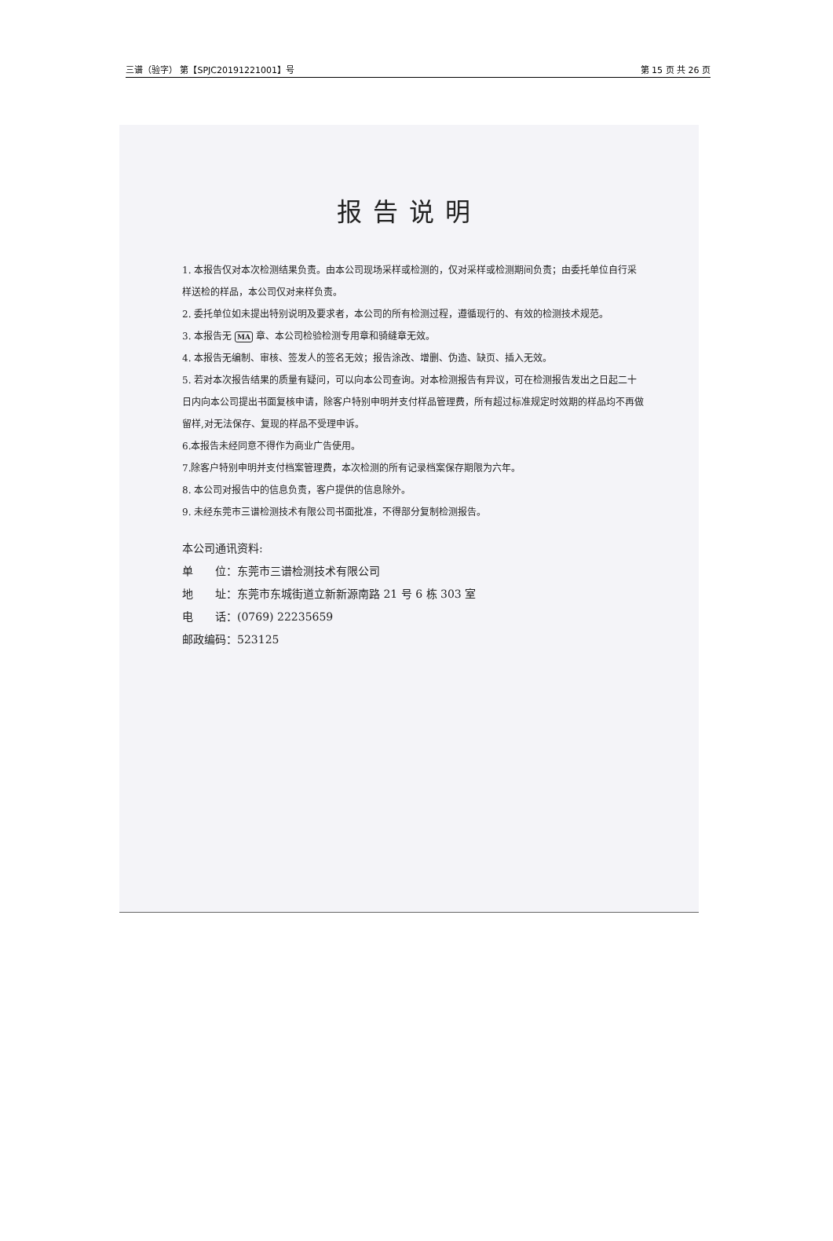三谱（验字） 第【SPJC20191221001】号 第 15 页 共 26 页
报告说明
1. 本报告仅对本次检测结果负责。由本公司现场采样或检测的，仅对采样或检测期间负责；由委托单位自行采样送检的样品，本公司仅对来样负责。
2. 委托单位如未提出特别说明及要求者，本公司的所有检测过程，遵循现行的、有效的检测技术规范。
3. 本报告无 MA 章、本公司检验检测专用章和骑缝章无效。
4. 本报告无编制、审核、签发人的签名无效；报告涂改、增删、伪造、缺页、插入无效。
5. 若对本次报告结果的质量有疑问，可以向本公司查询。对本检测报告有异议，可在检测报告发出之日起二十日内向本公司提出书面复核申请，除客户特别申明并支付样品管理费，所有超过标准规定时效期的样品均不再做留样,对无法保存、复现的样品不受理申诉。
6.本报告未经同意不得作为商业广告使用。
7.除客户特别申明并支付档案管理费，本次检测的所有记录档案保存期限为六年。
8. 本公司对报告中的信息负责，客户提供的信息除外。
9. 未经东莞市三谱检测技术有限公司书面批准，不得部分复制检测报告。
本公司通讯资料:
单　　位：东莞市三谱检测技术有限公司
地　　址：东莞市东城街道立新新源南路 21 号 6 栋 303 室
电　　话：(0769) 22235659
邮政编码：523125